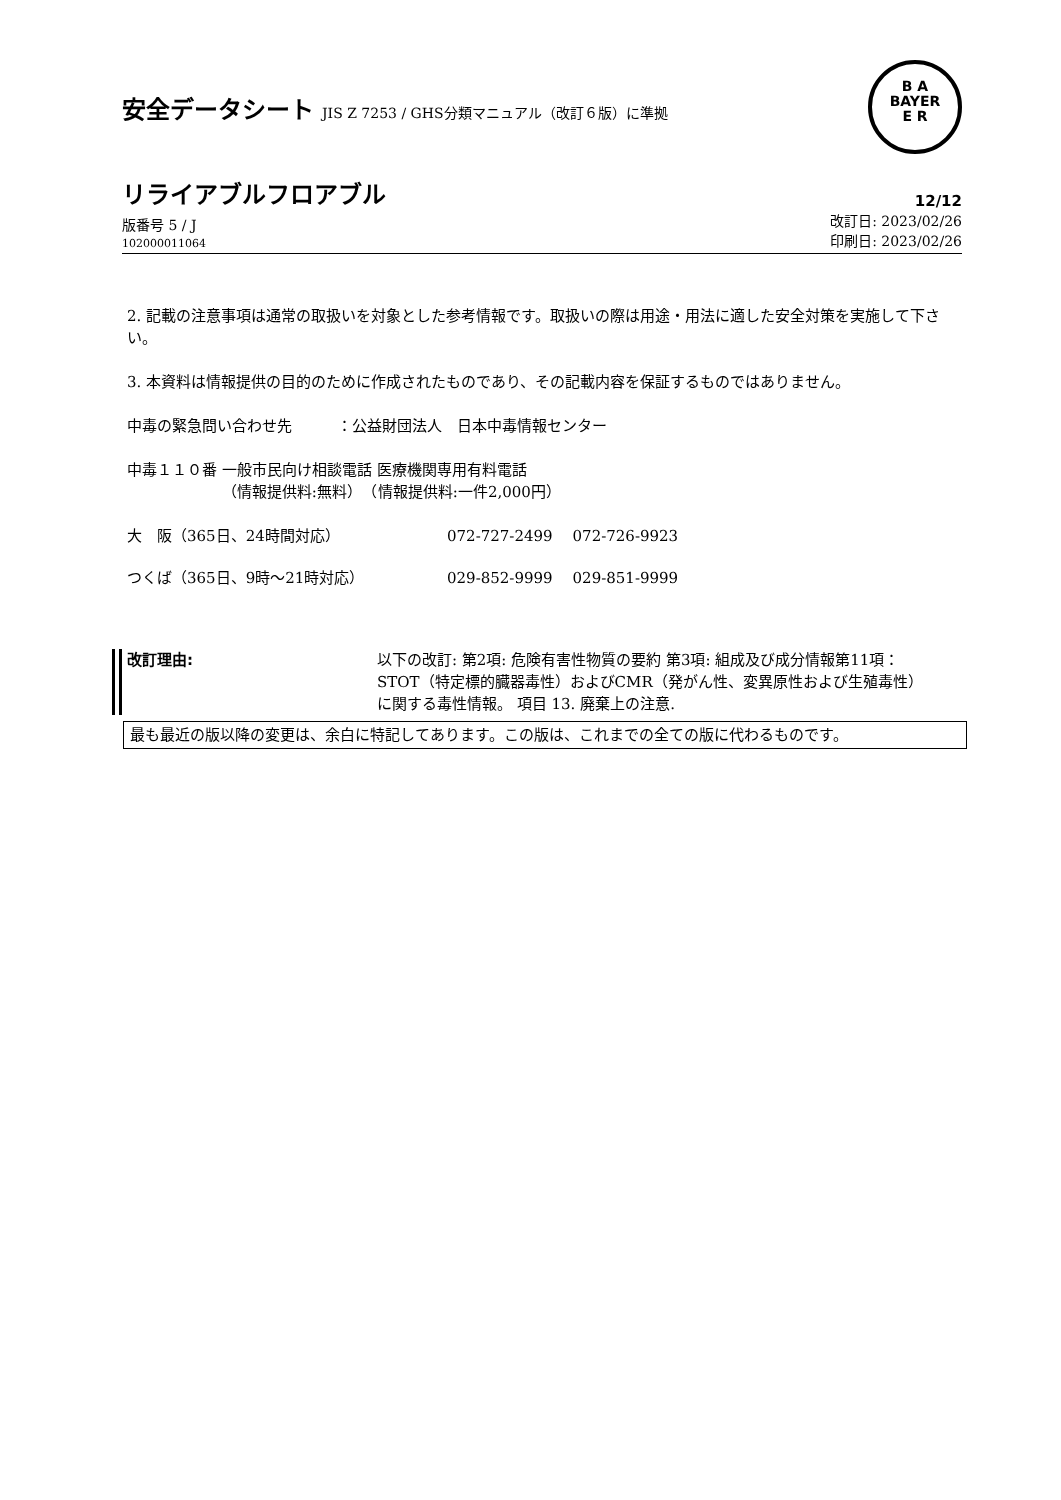安全データシート JIS Z 7253 / GHS分類マニュアル（改訂６版）に準拠
B A
BAYER
E R
リライアブルフロアブル
12/12
版番号 5 / J
102000011064
改訂日: 2023/02/26
印刷日: 2023/02/26
2. 記載の注意事項は通常の取扱いを対象とした参考情報です。取扱いの際は用途・用法に適した安全対策を実施して下さい。
3. 本資料は情報提供の目的のために作成されたものであり、その記載内容を保証するものではありません。
中毒の緊急問い合わせ先　　　：公益財団法人　日本中毒情報センター
中毒１１０番 一般市民向け相談電話 医療機関専用有料電話
　　　　　　 （情報提供料:無料）　（情報提供料:一件2,000円）
| 大 阪（365日、24時間対応） | 072-727-2499 | 072-726-9923 |
| つくば（365日、9時～21時対応） | 029-852-9999 | 029-851-9999 |
改訂理由: 以下の改訂: 第2項: 危険有害性物質の要約 第3項: 組成及び成分情報第11項：STOT（特定標的臓器毒性）およびCMR（発がん性、変異原性および生殖毒性）に関する毒性情報。 項目 13. 廃棄上の注意.
最も最近の版以降の変更は、余白に特記してあります。この版は、これまでの全ての版に代わるものです。